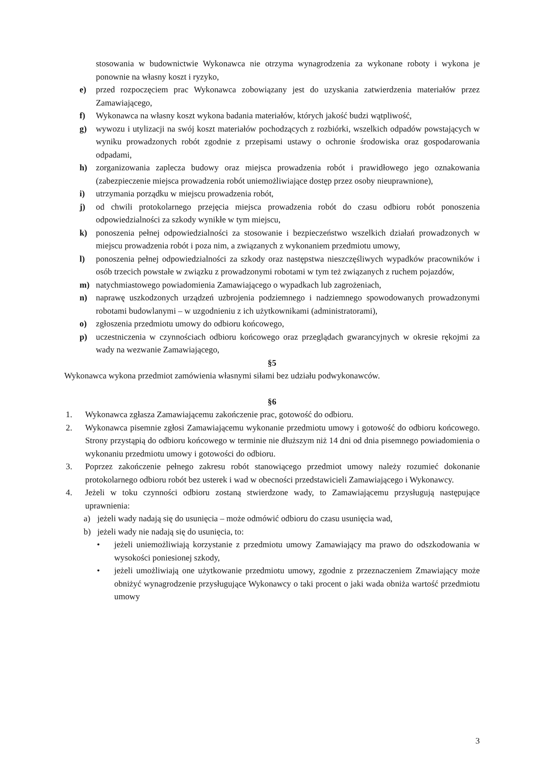stosowania w budownictwie Wykonawca nie otrzyma wynagrodzenia za wykonane roboty i wykona je ponownie na własny koszt i ryzyko,
e) przed rozpoczęciem prac Wykonawca zobowiązany jest do uzyskania zatwierdzenia materiałów przez Zamawiającego,
f) Wykonawca na własny koszt wykona badania materiałów, których jakość budzi wątpliwość,
g) wywozu i utylizacji na swój koszt materiałów pochodzących z rozbiórki, wszelkich odpadów powstających w wyniku prowadzonych robót zgodnie z przepisami ustawy o ochronie środowiska oraz gospodarowania odpadami,
h) zorganizowania zaplecza budowy oraz miejsca prowadzenia robót i prawidłowego jego oznakowania (zabezpieczenie miejsca prowadzenia robót uniemożliwiające dostęp przez osoby nieuprawnione),
i) utrzymania porządku w miejscu prowadzenia robót,
j) od chwili protokolarnego przejęcia miejsca prowadzenia robót do czasu odbioru robót ponoszenia odpowiedzialności za szkody wynikłe w tym miejscu,
k) ponoszenia pełnej odpowiedzialności za stosowanie i bezpieczeństwo wszelkich działań prowadzonych w miejscu prowadzenia robót i poza nim, a związanych z wykonaniem przedmiotu umowy,
l) ponoszenia pełnej odpowiedzialności za szkody oraz następstwa nieszczęśliwych wypadków pracowników i osób trzecich powstałe w związku z prowadzonymi robotami w tym też związanych z ruchem pojazdów,
m) natychmiastowego powiadomienia Zamawiającego o wypadkach lub zagrożeniach,
n) naprawę uszkodzonych urządzeń uzbrojenia podziemnego i nadziemnego spowodowanych prowadzonymi robotami budowlanymi – w uzgodnieniu z ich użytkownikami (administratorami),
o) zgłoszenia przedmiotu umowy do odbioru końcowego,
p) uczestniczenia w czynnościach odbioru końcowego oraz przeglądach gwarancyjnych w okresie rękojmi za wady na wezwanie Zamawiającego,
§5
Wykonawca wykona przedmiot zamówienia własnymi siłami bez udziału podwykonawców.
§6
1. Wykonawca zgłasza Zamawiającemu zakończenie prac, gotowość do odbioru.
2. Wykonawca pisemnie zgłosi Zamawiającemu wykonanie przedmiotu umowy i gotowość do odbioru końcowego. Strony przystąpią do odbioru końcowego w terminie nie dłuższym niż 14 dni od dnia pisemnego powiadomienia o wykonaniu przedmiotu umowy i gotowości do odbioru.
3. Poprzez zakończenie pełnego zakresu robót stanowiącego przedmiot umowy należy rozumieć dokonanie protokolarnego odbioru robót bez usterek i wad w obecności przedstawicieli Zamawiającego i Wykonawcy.
4. Jeżeli w toku czynności odbioru zostaną stwierdzone wady, to Zamawiającemu przysługują następujące uprawnienia:
a) jeżeli wady nadają się do usunięcia – może odmówić odbioru do czasu usunięcia wad,
b) jeżeli wady nie nadają się do usunięcia, to:
• jeżeli uniemożliwiają korzystanie z przedmiotu umowy Zamawiający ma prawo do odszkodowania w wysokości poniesionej szkody,
• jeżeli umożliwiają one użytkowanie przedmiotu umowy, zgodnie z przeznaczeniem Zmawiający może obniżyć wynagrodzenie przysługujące Wykonawcy o taki procent o jaki wada obniża wartość przedmiotu umowy
3